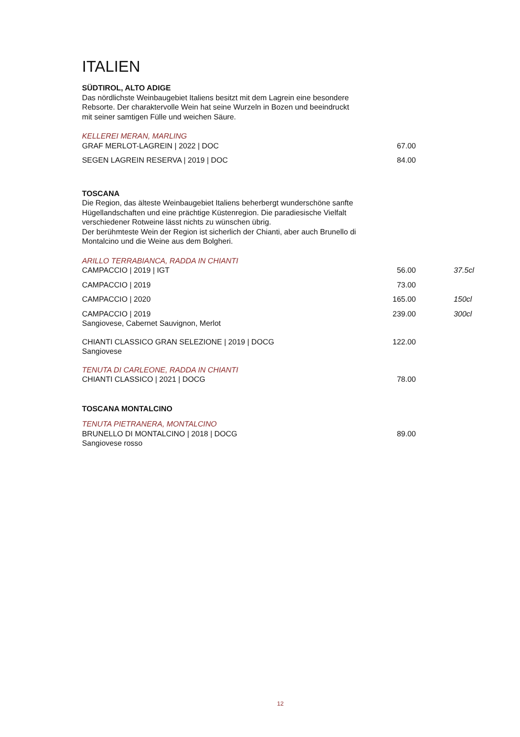ITALIEN
SÜDTIROL, ALTO ADIGE
Das nördlichste Weinbaugebiet Italiens besitzt mit dem Lagrein eine besondere Rebsorte. Der charaktervolle Wein hat seine Wurzeln in Bozen und beeindruckt mit seiner samtigen Fülle und weichen Säure.
KELLEREI MERAN, MARLING
| GRAF MERLOT-LAGREIN / 2022 / DOC | 67.00 | |
| SEGEN LAGREIN RESERVA / 2019 / DOC | 84.00 | |
TOSCANA
Die Region, das älteste Weinbaugebiet Italiens beherbergt wunderschöne sanfte Hügellandschaften und eine prächtige Küstenregion. Die paradiesische Vielfalt verschiedener Rotweine lässt nichts zu wünschen übrig.
Der berühmteste Wein der Region ist sicherlich der Chianti, aber auch Brunello di Montalcino und die Weine aus dem Bolgheri.
ARILLO TERRABIANCA, RADDA IN CHIANTI
| CAMPACCIO / 2019 / IGT | 56.00 | 37.5cl |
| CAMPACCIO / 2019 | 73.00 | |
| CAMPACCIO / 2020 | 165.00 | 150cl |
| CAMPACCIO / 2019 Sangiovese, Cabernet Sauvignon, Merlot | 239.00 | 300cl |
| CHIANTI CLASSICO GRAN SELEZIONE / 2019 / DOCG Sangiovese | 122.00 | |
TENUTA DI CARLEONE, RADDA IN CHIANTI
| CHIANTI CLASSICO / 2021 / DOCG | 78.00 | |
TOSCANA MONTALCINO
TENUTA PIETRANERA, MONTALCINO
| BRUNELLO DI MONTALCINO / 2018 / DOCG Sangiovese rosso | 89.00 | |
12